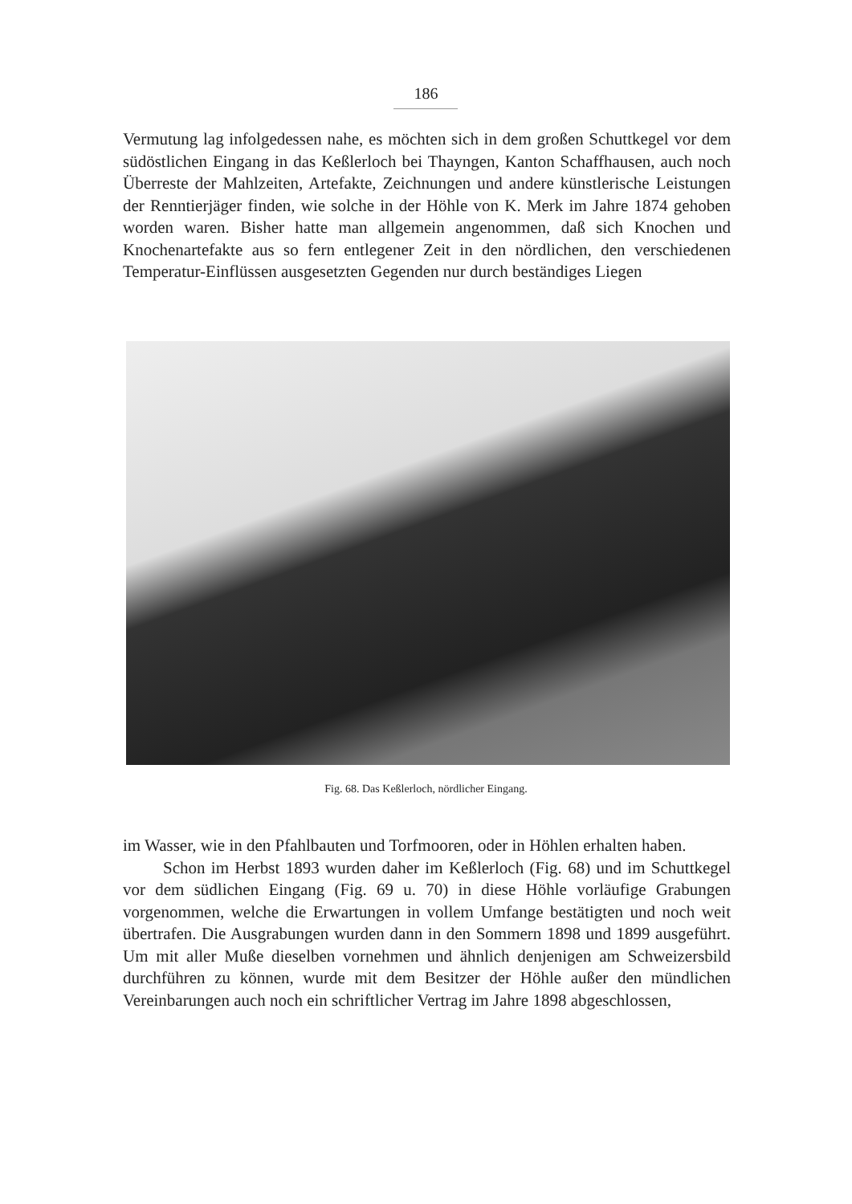186
Vermutung lag infolgedessen nahe, es möchten sich in dem großen Schuttkegel vor dem südöstlichen Eingang in das Keßlerloch bei Thayngen, Kanton Schaffhausen, auch noch Überreste der Mahlzeiten, Artefakte, Zeichnungen und andere künstlerische Leistungen der Renntierjäger finden, wie solche in der Höhle von K. Merk im Jahre 1874 gehoben worden waren. Bisher hatte man allgemein angenommen, daß sich Knochen und Knochenartefakte aus so fern entlegener Zeit in den nördlichen, den verschiedenen Temperatur-Einflüssen ausgesetzten Gegenden nur durch beständiges Liegen
Fig. 68. Das Keßlerloch, nördlicher Eingang.
im Wasser, wie in den Pfahlbauten und Torfmooren, oder in Höhlen erhalten haben.
Schon im Herbst 1893 wurden daher im Keßlerloch (Fig. 68) und im Schuttkegel vor dem südlichen Eingang (Fig. 69 u. 70) in diese Höhle vorläufige Grabungen vorgenommen, welche die Erwartungen in vollem Umfange bestätigten und noch weit übertrafen. Die Ausgrabungen wurden dann in den Sommern 1898 und 1899 ausgeführt. Um mit aller Muße dieselben vornehmen und ähnlich denjenigen am Schweizersbild durchführen zu können, wurde mit dem Besitzer der Höhle außer den mündlichen Vereinbarungen auch noch ein schriftlicher Vertrag im Jahre 1898 abgeschlossen,